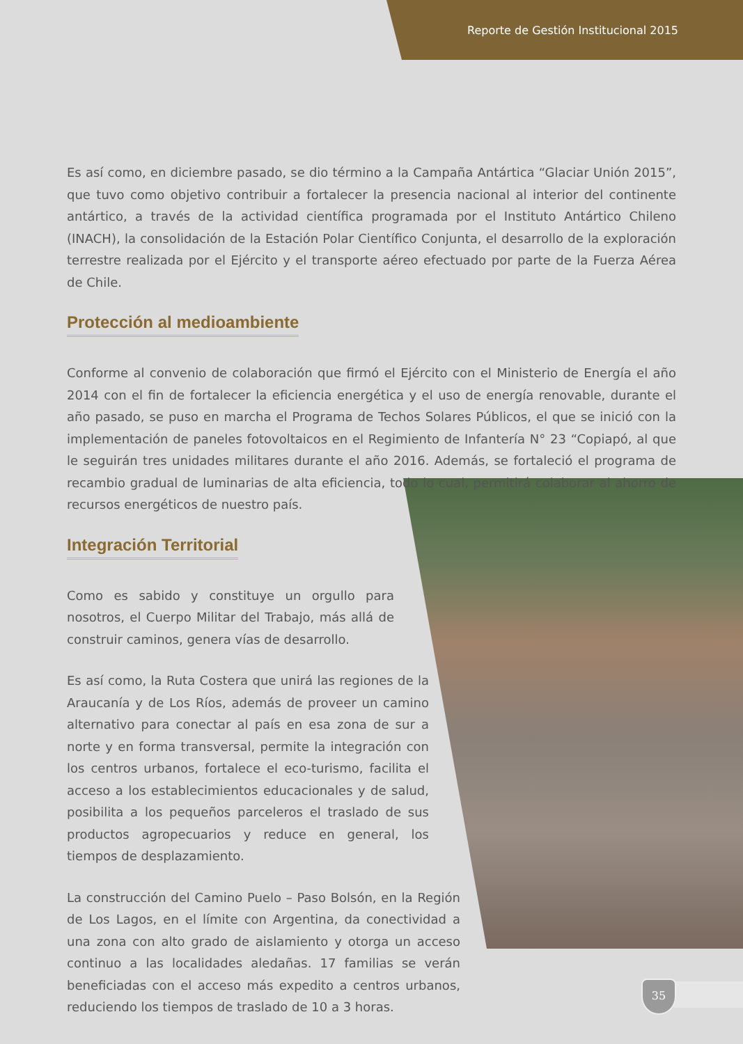Reporte de Gestión Institucional 2015
Es así como, en diciembre pasado, se dio término a la Campaña Antártica “Glaciar Unión 2015”, que tuvo como objetivo contribuir a fortalecer la presencia nacional al interior del continente antártico, a través de la actividad científica programada por el Instituto Antártico Chileno (INACH), la consolidación de la Estación Polar Científico Conjunta, el desarrollo de la exploración terrestre realizada por el Ejército y el transporte aéreo efectuado por parte de la Fuerza Aérea de Chile.
Protección al medioambiente
Conforme al convenio de colaboración que firmó el Ejército con el Ministerio de Energía el año 2014 con el fin de fortalecer la eficiencia energética y el uso de energía renovable, durante el año pasado, se puso en marcha el Programa de Techos Solares Públicos, el que se inició con la implementación de paneles fotovoltaicos en el Regimiento de Infantería N° 23 “Copiapó, al que le seguirán tres unidades militares durante el año 2016. Además, se fortaleció el programa de recambio gradual de luminarias de alta eficiencia, todo lo cual, permitirá colaborar al ahorro de recursos energéticos de nuestro país.
Integración Territorial
Como es sabido y constituye un orgullo para nosotros, el Cuerpo Militar del Trabajo, más allá de construir caminos, genera vías de desarrollo.
Es así como, la Ruta Costera que unirá las regiones de la Araucanía y de Los Ríos, además de proveer un camino alternativo para conectar al país en esa zona de sur a norte y en forma transversal, permite la integración con los centros urbanos, fortalece el eco-turismo, facilita el acceso a los establecimientos educacionales y de salud, posibilita a los pequeños parceleros el traslado de sus productos agropecuarios y reduce en general, los tiempos de desplazamiento.
La construcción del Camino Puelo – Paso Bolsón, en la Región de Los Lagos, en el límite con Argentina, da conectividad a una zona con alto grado de aislamiento y otorga un acceso continuo a las localidades aledañas. 17 familias se verán beneficiadas con el acceso más expedito a centros urbanos, reduciendo los tiempos de traslado de 10 a 3 horas.
35